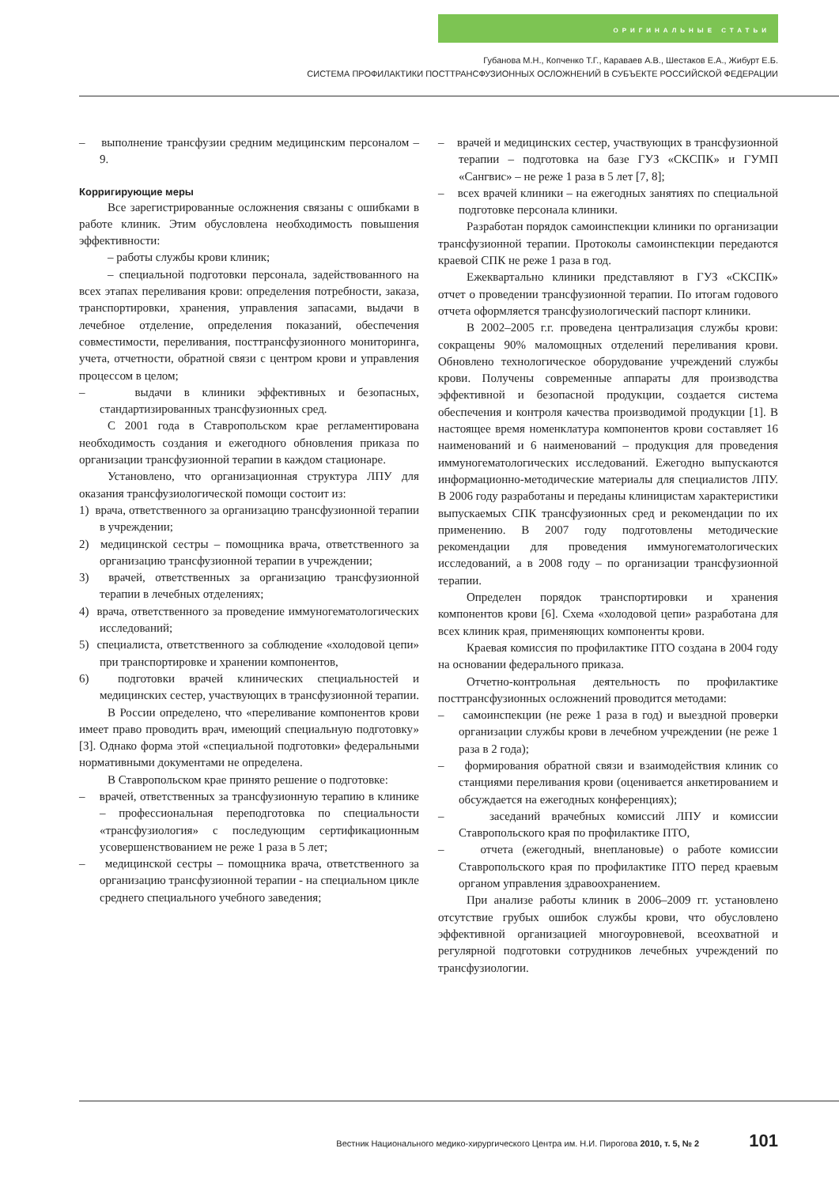ОРИГИНАЛЬНЫЕ СТАТЬИ
Губанова М.Н., Копченко Т.Г., Караваев А.В., Шестаков Е.А., Жибурт Е.Б.
СИСТЕМА ПРОФИЛАКТИКИ ПОСТТРАНСФУЗИОННЫХ ОСЛОЖНЕНИЙ В СУБЪЕКТЕ РОССИЙСКОЙ ФЕДЕРАЦИИ
– выполнение трансфузии средним медицинским персоналом – 9.
Корригирующие меры
Все зарегистрированные осложнения связаны с ошибками в работе клиник. Этим обусловлена необходимость повышения эффективности:
– работы службы крови клиник;
– специальной подготовки персонала, задействованного на всех этапах переливания крови: определения потребности, заказа, транспортировки, хранения, управления запасами, выдачи в лечебное отделение, определения показаний, обеспечения совместимости, переливания, посттрансфузионного мониторинга, учета, отчетности, обратной связи с центром крови и управления процессом в целом;
– выдачи в клиники эффективных и безопасных, стандартизированных трансфузионных сред.
С 2001 года в Ставропольском крае регламентирована необходимость создания и ежегодного обновления приказа по организации трансфузионной терапии в каждом стационаре.
Установлено, что организационная структура ЛПУ для оказания трансфузиологической помощи состоит из:
1) врача, ответственного за организацию трансфузионной терапии в учреждении;
2) медицинской сестры – помощника врача, ответственного за организацию трансфузионной терапии в учреждении;
3) врачей, ответственных за организацию трансфузионной терапии в лечебных отделениях;
4) врача, ответственного за проведение иммуногематологических исследований;
5) специалиста, ответственного за соблюдение «холодовой цепи» при транспортировке и хранении компонентов,
6) подготовки врачей клинических специальностей и медицинских сестер, участвующих в трансфузионной терапии.
В России определено, что «переливание компонентов крови имеет право проводить врач, имеющий специальную подготовку» [3]. Однако форма этой «специальной подготовки» федеральными нормативными документами не определена.
В Ставропольском крае принято решение о подготовке:
– врачей, ответственных за трансфузионную терапию в клинике – профессиональная переподготовка по специальности «трансфузиология» с последующим сертификационным усовершенствованием не реже 1 раза в 5 лет;
– медицинской сестры – помощника врача, ответственного за организацию трансфузионной терапии - на специальном цикле среднего специального учебного заведения;
– врачей и медицинских сестер, участвующих в трансфузионной терапии – подготовка на базе ГУЗ «СКСПК» и ГУМП «Сангвис» – не реже 1 раза в 5 лет [7, 8];
– всех врачей клиники – на ежегодных занятиях по специальной подготовке персонала клиники.
Разработан порядок самоинспекции клиники по организации трансфузионной терапии. Протоколы самоинспекции передаются краевой СПК не реже 1 раза в год.
Ежеквартально клиники представляют в ГУЗ «СКСПК» отчет о проведении трансфузионной терапии. По итогам годового отчета оформляется трансфузиологический паспорт клиники.
В 2002–2005 г.г. проведена централизация службы крови: сокращены 90% маломощных отделений переливания крови. Обновлено технологическое оборудование учреждений службы крови. Получены современные аппараты для производства эффективной и безопасной продукции, создается система обеспечения и контроля качества производимой продукции [1]. В настоящее время номенклатура компонентов крови составляет 16 наименований и 6 наименований – продукция для проведения иммуногематологических исследований. Ежегодно выпускаются информационно-методические материалы для специалистов ЛПУ. В 2006 году разработаны и переданы клиницистам характеристики выпускаемых СПК трансфузионных сред и рекомендации по их применению. В 2007 году подготовлены методические рекомендации для проведения иммуногематологических исследований, а в 2008 году – по организации трансфузионной терапии.
Определен порядок транспортировки и хранения компонентов крови [6]. Схема «холодовой цепи» разработана для всех клиник края, применяющих компоненты крови.
Краевая комиссия по профилактике ПТО создана в 2004 году на основании федерального приказа.
Отчетно-контрольная деятельность по профилактике посттрансфузионных осложнений проводится методами:
– самоинспекции (не реже 1 раза в год) и выездной проверки организации службы крови в лечебном учреждении (не реже 1 раза в 2 года);
– формирования обратной связи и взаимодействия клиник со станциями переливания крови (оценивается анкетированием и обсуждается на ежегодных конференциях);
– заседаний врачебных комиссий ЛПУ и комиссии Ставропольского края по профилактике ПТО,
– отчета (ежегодный, внеплановые) о работе комиссии Ставропольского края по профилактике ПТО перед краевым органом управления здравоохранением.
При анализе работы клиник в 2006–2009 гг. установлено отсутствие грубых ошибок службы крови, что обусловлено эффективной организацией многоуровневой, всеохватной и регулярной подготовки сотрудников лечебных учреждений по трансфузиологии.
Вестник Национального медико-хирургического Центра им. Н.И. Пирогова 2010, т. 5, № 2 101